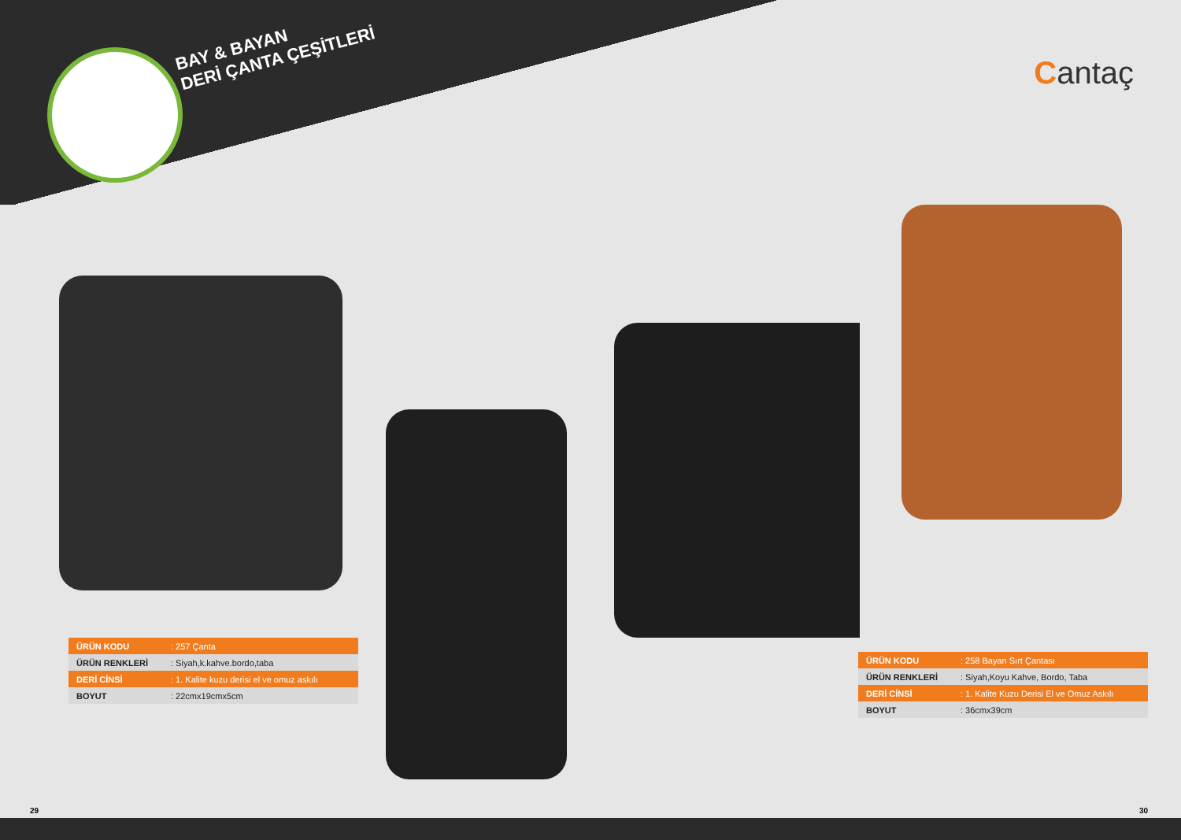BAY & BAYAN
DERİ ÇANTA ÇEŞİTLERİ
Cantaç
| ÜRÜN KODU | : 257 Çanta |
| ÜRÜN RENKLERİ | : Siyah,k.kahve.bordo,taba |
| DERİ CİNSİ | : 1. Kalite kuzu derisi el ve omuz askılı |
| BOYUT | : 22cmx19cmx5cm |
| ÜRÜN KODU | : 258 Bayan Sırt Çantası |
| ÜRÜN RENKLERİ | : Siyah,Koyu Kahve, Bordo, Taba |
| DERİ CİNSİ | : 1. Kalite Kuzu Derisi El ve Omuz Askılı |
| BOYUT | : 36cmx39cm |
29 30